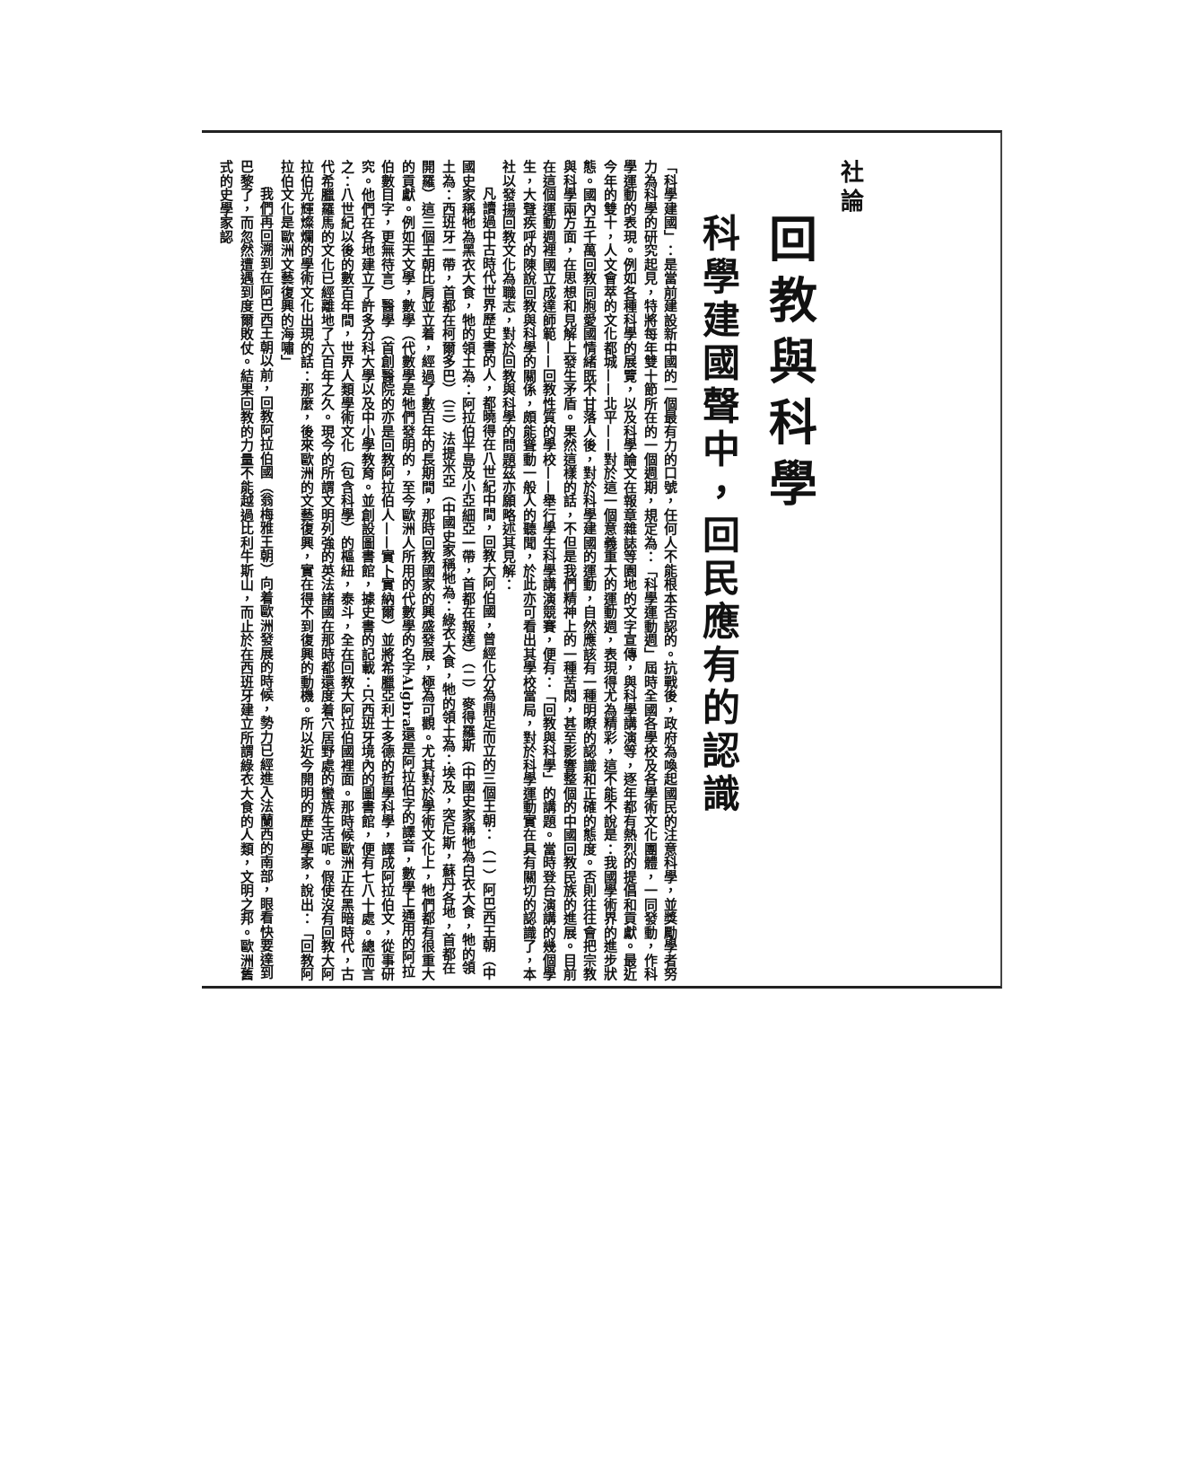社論
回教與科學
科學建國聲中，回民應有的認識
「科學建國」：是當前建設新中國的一個最有力的口號，任何人不能根本否認的。抗戰後，政府為喚起國民的注意科學，並獎勵學者努力為科學的研究起見，特將每年雙十節所在的一個週期，規定為：「科學運動週」屆時全國各學校及各學術文化團體，一同發動，作科學運動的表現。例如各種科學的展覽，以及科學論文在報章雜誌等園地的文字宣傳，與科學講演等，逐年都有熱烈的提倡和貢獻。最近今年的雙十，人文會萃的文化都城——北平——對於這一個意義重大的運動週，表現得尤為精彩，這不能不說是：我國學術界的進步狀態。國內五千萬回教同胞愛國情緒既不甘落人後，對於科學建國的運動，自然應該有一種明瞭的認識和正確的態度。否則往往會把宗教與科學兩方面，在思想和見解上發生矛盾。果然這樣的話，不但是我們精神上的一種苦悶，甚至影響整個的中國回教民族的進展。目前在這個運動週裡國立成達師範——回教性質的學校——舉行學生科學講演競賽，便有：「回教與科學」的講題。當時登台演講的幾個學生，大聲疾呼的陳說回教與科學的關係，頗能聳動一般人的聽聞，於此亦可看出其學校當局，對於科學運動實在具有關切的認識了，本社以發揚回教文化為職志，對於回教與科學的問題茲亦願略述其見解：
凡讀過中古時代世界歷史書的人，都曉得在八世紀中間，回教大阿伯國，曾經化分為鼎足而立的三個王朝：（一）阿巴西王朝（中國史家稱牠為黑衣大食，牠的領土為：阿拉伯半島及小亞細亞一帶，首都在報達）（二）麥得羅斯（中國史家稱牠為白衣大食，牠的領土為：西班牙一帶，首都在柯爾多巴）（三）法提米亞（中國史家稱牠為：綠衣大食，牠的領土為：埃及，突尼斯，蘇丹各地，首都在開羅）這三個王朝比肩並立着，經過了數百年的長期間，那時回教國家的興盛發展，極為可觀。尤其對於學術文化上，牠們都有很重大的貢獻。例如天文學，數學（代數學是牠們發明的，至今歐洲人所用的代數學的名字Algbra還是阿拉伯字的譯音，數學上通用的阿拉伯數目字，更無待言）醫學（首創醫院的亦是回教阿拉伯人——實卜實納爾）並將希臘亞利士多德的哲學科學，譯成阿拉伯文，從事研究。他們在各地建立了許多分科大學以及中小學教育。並創設圖書館，據史書的記載：只西班牙境內的圖書館，便有七八十處。總而言之：八世紀以後的數百年間，世界人類學術文化（包含科學）的樞紐，泰斗，全在回教大阿拉伯國裡面。那時候歐洲正在黑暗時代，古代希臘羅馬的文化已經離地了六百年之久。現今的所謂文明列強的英法諸國在那時都還度着穴居野處的蠻族生活呢。假使沒有回教大阿拉伯光輝燦爛的學術文化出現的話：那麼，後來歐洲的文藝復興，實在得不到復興的動機。所以近今開明的歷史學家，說出：「回教阿拉伯文化是歐洲文藝復興的海嘯」
我們再回溯到在阿巴西王朝以前，回教阿拉伯國（翁梅雅王朝）向着歐洲發展的時候，勢力已經進入法蘭西的南部，眼看快要達到巴黎了，而忽然遭遇到度爾敗仗。結果回教的力量不能越過比利牛斯山，而止於在西班牙建立所謂綠衣大食的人類，文明之邦。歐洲舊式的史學家認